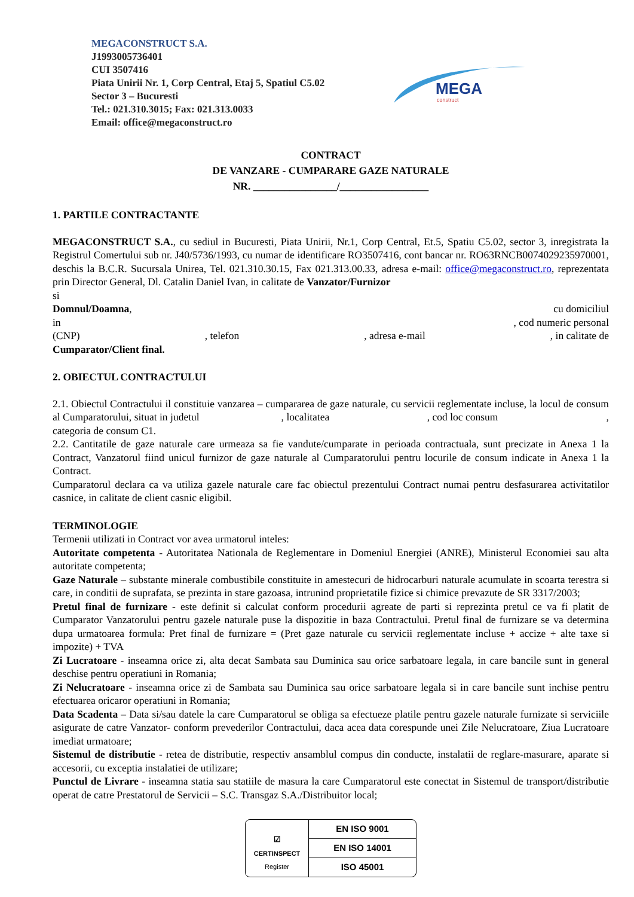MEGACONSTRUCT S.A.
J1993005736401
CUI 3507416
Piata Unirii Nr. 1, Corp Central, Etaj 5, Spatiul C5.02
Sector 3 – Bucuresti
Tel.: 021.310.3015; Fax: 021.313.0033
Email: office@megaconstruct.ro
MEGA
construct
CONTRACT
DE VANZARE - CUMPARARE GAZE NATURALE
NR. ________________/_________________
1. PARTILE CONTRACTANTE
MEGACONSTRUCT S.A., cu sediul in Bucuresti, Piata Unirii, Nr.1, Corp Central, Et.5, Spatiu C5.02, sector 3, inregistrata la Registrul Comertului sub nr. J40/5736/1993, cu numar de identificare RO3507416, cont bancar nr. RO63RNCB0074029235970001, deschis la B.C.R. Sucursala Unirea, Tel. 021.310.30.15, Fax 021.313.00.33, adresa e-mail: office@megaconstruct.ro, reprezentata prin Director General, Dl. Catalin Daniel Ivan, in calitate de Vanzator/Furnizor
si
Domnul/Doamna, cu domiciliul
in, cod numeric personal
(CNP), telefon, adresa e-mail, in calitate de
Cumparator/Client final.
2. OBIECTUL CONTRACTULUI
2.1. Obiectul Contractului il constituie vanzarea – cumpararea de gaze naturale, cu servicii reglementate incluse, la locul de consum al Cumparatorului, situat in judetul , localitatea , cod loc consum , categoria de consum C1.
2.2. Cantitatile de gaze naturale care urmeaza sa fie vandute/cumparate in perioada contractuala, sunt precizate in Anexa 1 la Contract, Vanzatorul fiind unicul furnizor de gaze naturale al Cumparatorului pentru locurile de consum indicate in Anexa 1 la Contract.
Cumparatorul declara ca va utiliza gazele naturale care fac obiectul prezentului Contract numai pentru desfasurarea activitatilor casnice, in calitate de client casnic eligibil.
TERMINOLOGIE
Termenii utilizati in Contract vor avea urmatorul inteles:
Autoritate competenta - Autoritatea Nationala de Reglementare in Domeniul Energiei (ANRE), Ministerul Economiei sau alta autoritate competenta;
Gaze Naturale – substante minerale combustibile constituite in amestecuri de hidrocarburi naturale acumulate in scoarta terestra si care, in conditii de suprafata, se prezinta in stare gazoasa, intrunind proprietatile fizice si chimice prevazute de SR 3317/2003;
Pretul final de furnizare - este definit si calculat conform procedurii agreate de parti si reprezinta pretul ce va fi platit de Cumparator Vanzatorului pentru gazele naturale puse la dispozitie in baza Contractului. Pretul final de furnizare se va determina dupa urmatoarea formula: Pret final de furnizare = (Pret gaze naturale cu servicii reglementate incluse + accize + alte taxe si impozite) + TVA
Zi Lucratoare - inseamna orice zi, alta decat Sambata sau Duminica sau orice sarbatoare legala, in care bancile sunt in general deschise pentru operatiuni in Romania;
Zi Nelucratoare - inseamna orice zi de Sambata sau Duminica sau orice sarbatoare legala si in care bancile sunt inchise pentru efectuarea oricaror operatiuni in Romania;
Data Scadenta – Data si/sau datele la care Cumparatorul se obliga sa efectueze platile pentru gazele naturale furnizate si serviciile asigurate de catre Vanzator- conform prevederilor Contractului, daca acea data corespunde unei Zile Nelucratoare, Ziua Lucratoare imediat urmatoare;
Sistemul de distributie - retea de distributie, respectiv ansamblul compus din conducte, instalatii de reglare-masurare, aparate si accesorii, cu exceptia instalatiei de utilizare;
Punctul de Livrare - inseamna statia sau statiile de masura la care Cumparatorul este conectat in Sistemul de transport/distributie operat de catre Prestatorul de Servicii – S.C. Transgaz S.A./Distribuitor local;
☑
CERTINSPECT
Register
| EN ISO 9001 |
| EN ISO 14001 |
| ISO 45001 |